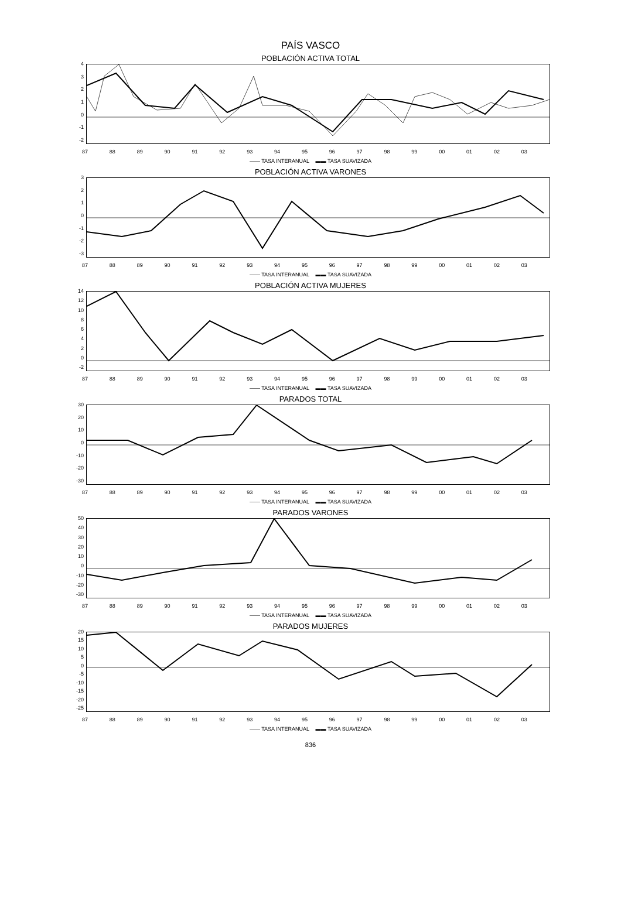PAÍS VASCO
POBLACIÓN ACTIVA TOTAL
43210
-1
-2
87 88 89 90 91 92 93 94 95 96 97 98 99 00 01 02 03
—— TASA INTERANUAL ▬▬ TASA SUAVIZADA
POBLACIÓN ACTIVA VARONES
3210
-1
-2
-3
87 88 89 90 91 92 93 94 95 96 97 98 99 00 01 02 03
—— TASA INTERANUAL ▬▬ TASA SUAVIZADA
POBLACIÓN ACTIVA MUJERES
14
12
10
86420
-2
87 88 89 90 91 92 93 94 95 96 97 98 99 00 01 02 03
—— TASA INTERANUAL ▬▬ TASA SUAVIZADA
PARADOS TOTAL
30
20
10
0
-10
-20
-30
87 88 89 90 91 92 93 94 95 96 97 98 99 00 01 02 03
—— TASA INTERANUAL ▬▬ TASA SUAVIZADA
PARADOS VARONES
50
40
30
20
10
0
-10
-20
-30
87 88 89 90 91 92 93 94 95 96 97 98 99 00 01 02 03
—— TASA INTERANUAL ▬▬ TASA SUAVIZADA
PARADOS MUJERES
20
15
10
50
-5
-10
-15
-20
-25
87 88 89 90 91 92 93 94 95 96 97 98 99 00 01 02 03
—— TASA INTERANUAL ▬▬ TASA SUAVIZADA
836